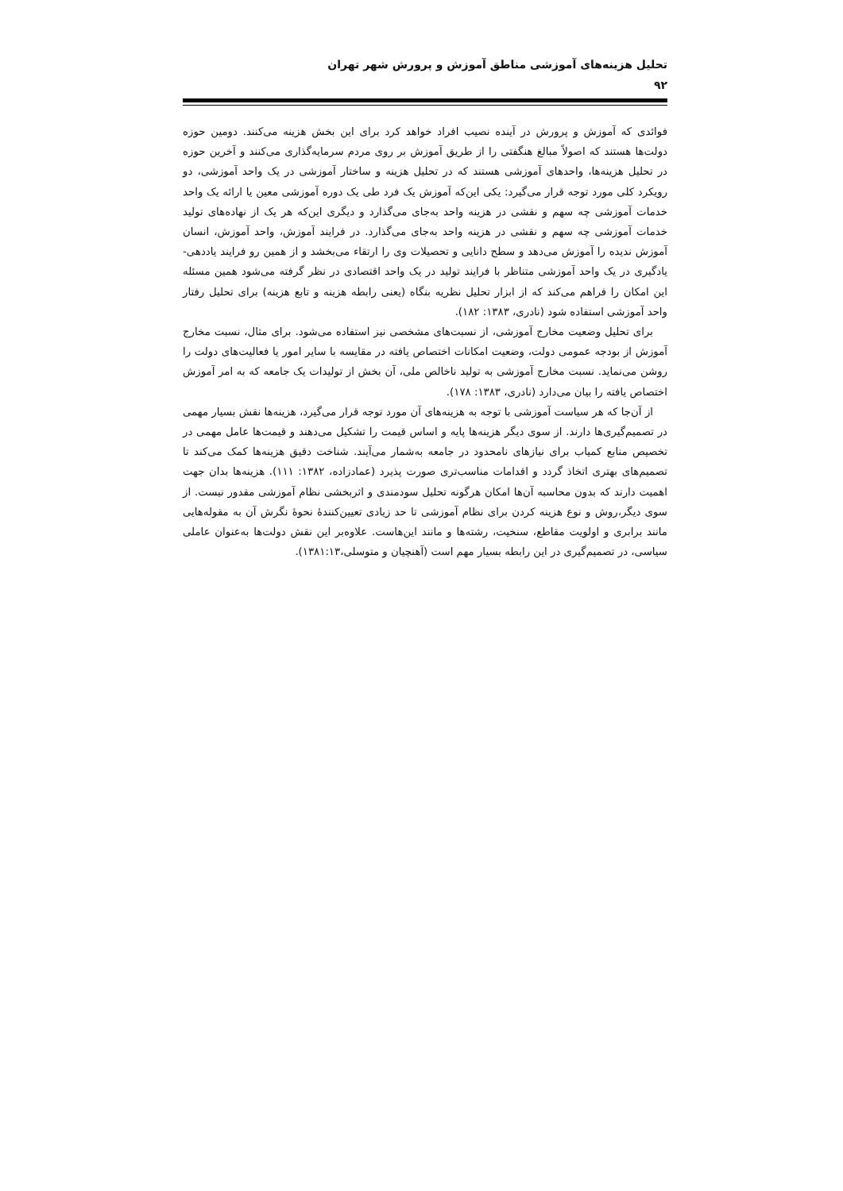تحلیل هزینه‌های آموزشی مناطق آموزش و پرورش شهر تهران
۹۲
فوائدی که آموزش و پرورش در آینده نصیب افراد خواهد کرد برای این بخش هزینه می‌کنند. دومین حوزه دولت‌ها هستند که اصولاً مبالغ هنگفتی را از طریق آموزش بر روی مردم سرمایه‌گذاری می‌کنند و آخرین حوزه در تحلیل هزینه‌ها، واحدهای آموزشی هستند که در تحلیل هزینه و ساختار آموزشی در یک واحد آموزشی، دو رویکرد کلی مورد توجه قرار می‌گیرد: یکی این‌که آموزش یک فرد طی یک دوره آموزشی معین یا ارائه یک واحد خدمات آموزشی چه سهم و نقشی در هزینه واحد به‌جای می‌گذارد و دیگری این‌که هر یک از نهاده‌های تولید خدمات آموزشی چه سهم و نقشی در هزینه واحد به‌جای می‌گذارد. در فرایند آموزش، واحد آموزش، انسان آموزش ندیده را آموزش می‌دهد و سطح دانایی و تحصیلات وی را ارتقاء می‌بخشد و از همین رو فرایند یاددهی- یادگیری در یک واحد آموزشی متناظر با فرایند تولید در یک واحد اقتصادی در نظر گرفته می‌شود همین مسئله این امکان را فراهم می‌کند که از ابزار تحلیل نظریه بنگاه (یعنی رابطه هزینه و تابع هزینه) برای تحلیل رفتار واحد آموزشی استفاده شود (نادری، ۱۳۸۳: ۱۸۲).
برای تحلیل وضعیت مخارج آموزشی، از نسبت‌های مشخصی نیز استفاده می‌شود. برای مثال، نسبت مخارج آموزش از بودجه عمومی دولت، وضعیت امکانات اختصاص یافته در مقایسه با سایر امور یا فعالیت‌های دولت را روشن می‌نماید. نسبت مخارج آموزشی به تولید ناخالص ملی، آن بخش از تولیدات یک جامعه که به امر آموزش اختصاص یافته را بیان می‌دارد (نادری، ۱۳۸۳: ۱۷۸).
از آن‌جا که هر سیاست آموزشی با توجه به هزینه‌های آن مورد توجه قرار می‌گیرد، هزینه‌ها نقش بسیار مهمی در تصمیم‌گیری‌ها دارند. از سوی دیگر هزینه‌ها پایه و اساس قیمت را تشکیل می‌دهند و قیمت‌ها عامل مهمی در تخصیص منابع کمیاب برای نیازهای نامحدود در جامعه به‌شمار می‌آیند. شناخت دقیق هزینه‌ها کمک می‌کند تا تصمیم‌های بهتری اتخاذ گردد و اقدامات مناسب‌تری صورت پذیرد (عمادزاده، ۱۳۸۲: ۱۱۱). هزینه‌ها بدان جهت اهمیت دارند که بدون محاسبه آن‌ها امکان هرگونه تحلیل سودمندی و اثربخشی نظام آموزشی مقدور نیست. از سوی دیگر،روش و نوع هزینه کردن برای نظام آموزشی تا حد زیادی تعیین‌کنندهٔ نحوهٔ نگرش آن به مقوله‌هایی مانند برابری و اولویت مقاطع، سنخیت، رشته‌ها و مانند این‌هاست. علاوه‌بر این نقش دولت‌ها به‌عنوان عاملی سیاسی، در تصمیم‌گیری در این رابطه بسیار مهم است (آهنچیان و متوسلی،۱۳۸۱:۱۳).